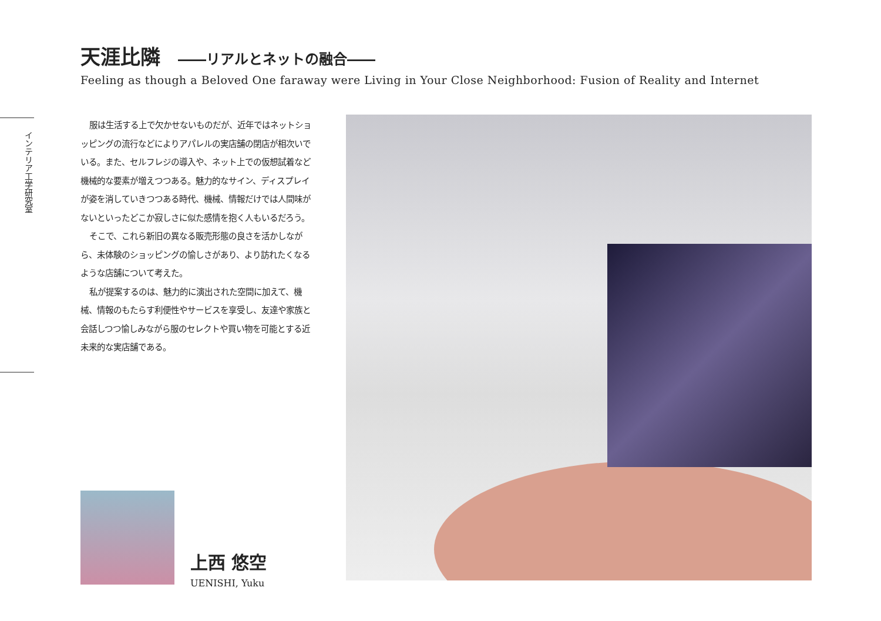天涯比隣 ――リアルとネットの融合――
Feeling as though a Beloved One faraway were Living in Your Close Neighborhood: Fusion of Reality and Internet
インテリア工学研究室
服は生活する上で欠かせないものだが、近年ではネットショッピングの流行などによりアパレルの実店舗の閉店が相次いでいる。また、セルフレジの導入や、ネット上での仮想試着など機械的な要素が増えつつある。魅力的なサイン、ディスプレイが姿を消していきつつある時代、機械、情報だけでは人間味がないといったどこか寂しさに似た感情を抱く人もいるだろう。
そこで、これら新旧の異なる販売形態の良さを活かしながら、未体験のショッピングの愉しさがあり、より訪れたくなるような店舗について考えた。
私が提案するのは、魅力的に演出された空間に加えて、機械、情報のもたらす利便性やサービスを享受し、友達や家族と会話しつつ愉しみながら服のセレクトや買い物を可能とする近未来的な実店舗である。
上西 悠空
UENISHI, Yuku